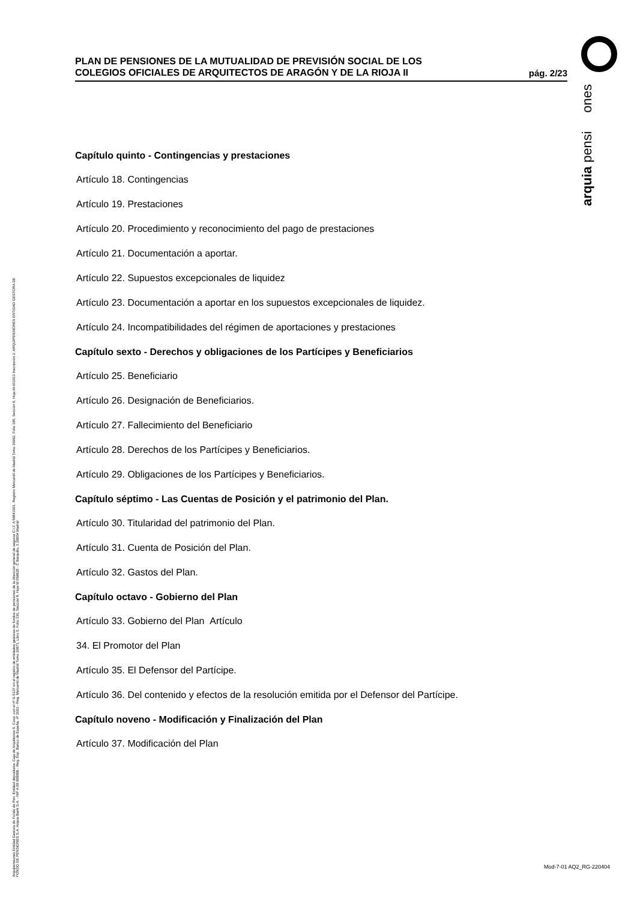arquia pensi ones
Arquipensiones Entidad Gestora de Fondo de Pen. Entidad depositaria: Caja de Arquitectos S. Coop. con el nº G 0137 en el registro de entidades gestoras de fondos de pensiones de la dirección general de seguros C.I.F. A 58843301. Registro Mercantil de Madrid Tomo 36992, Folio 185, Sección 8, Hoja M-661013 Inscripción 2. ARQUIPENSIONES ENTIDAD GESTORA DE FONDO DE PENSIONES S.A. Arquia Bank S.A. - NIF A 08 809808 - Reg. Esp. Banco de España, nº 3183 - Reg. Mercantil de Madrid Tomo 36871, Libro 0, Folio 136, Sección 8, Hoja M 659820 - C Barquillo, 6 28004 Madrid
PLAN DE PENSIONES DE LA MUTUALIDAD DE PREVISIÓN SOCIAL DE LOS
COLEGIOS OFICIALES DE ARQUITECTOS DE ARAGÓN Y DE LA RIOJA II
pág. 2/23
Capítulo quinto - Contingencias y prestaciones
Artículo 18. Contingencias
Artículo 19. Prestaciones
Artículo 20. Procedimiento y reconocimiento del pago de prestaciones
Artículo 21. Documentación a aportar.
Artículo 22. Supuestos excepcionales de liquidez
Artículo 23. Documentación a aportar en los supuestos excepcionales de liquidez.
Artículo 24. Incompatibilidades del régimen de aportaciones y prestaciones
Capítulo sexto - Derechos y obligaciones de los Partícipes y Beneficiarios
Artículo 25. Beneficiario
Artículo 26. Designación de Beneficiarios.
Artículo 27. Fallecimiento del Beneficiario
Artículo 28. Derechos de los Partícipes y Beneficiarios.
Artículo 29. Obligaciones de los Partícipes y Beneficiarios.
Capítulo séptimo - Las Cuentas de Posición y el patrimonio del Plan.
Artículo 30. Titularidad del patrimonio del Plan.
Artículo 31. Cuenta de Posición del Plan.
Artículo 32. Gastos del Plan.
Capítulo octavo - Gobierno del Plan
Artículo 33. Gobierno del Plan Artículo
34. El Promotor del Plan
Artículo 35. El Defensor del Partícipe.
Artículo 36. Del contenido y efectos de la resolución emitida por el Defensor del Partícipe.
Capítulo noveno - Modificación y Finalización del Plan
Artículo 37. Modificación del Plan
Mod-7-01 AQ2_RG-220404